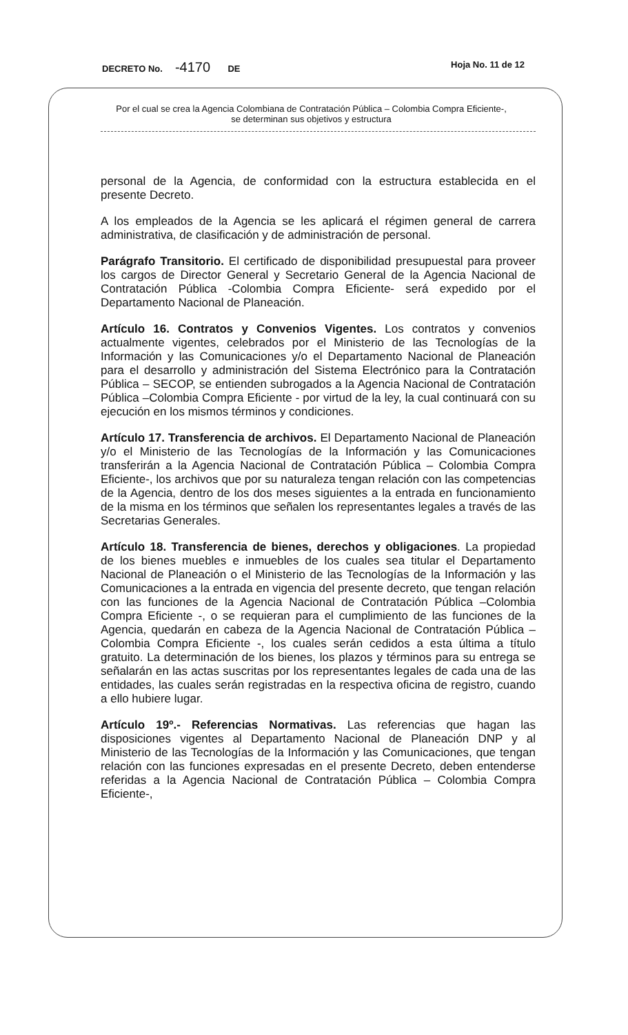DECRETO No. -4170 DE Hoja No. 11 de 12
Por el cual se crea la Agencia Colombiana de Contratación Pública – Colombia Compra Eficiente-, se determinan sus objetivos y estructura
personal de la Agencia, de conformidad con la estructura establecida en el presente Decreto.
A los empleados de la Agencia se les aplicará el régimen general de carrera administrativa, de clasificación y de administración de personal.
Parágrafo Transitorio. El certificado de disponibilidad presupuestal para proveer los cargos de Director General y Secretario General de la Agencia Nacional de Contratación Pública -Colombia Compra Eficiente- será expedido por el Departamento Nacional de Planeación.
Artículo 16. Contratos y Convenios Vigentes. Los contratos y convenios actualmente vigentes, celebrados por el Ministerio de las Tecnologías de la Información y las Comunicaciones y/o el Departamento Nacional de Planeación para el desarrollo y administración del Sistema Electrónico para la Contratación Pública – SECOP, se entienden subrogados a la Agencia Nacional de Contratación Pública –Colombia Compra Eficiente - por virtud de la ley, la cual continuará con su ejecución en los mismos términos y condiciones.
Artículo 17. Transferencia de archivos. El Departamento Nacional de Planeación y/o el Ministerio de las Tecnologías de la Información y las Comunicaciones transferirán a la Agencia Nacional de Contratación Pública – Colombia Compra Eficiente-, los archivos que por su naturaleza tengan relación con las competencias de la Agencia, dentro de los dos meses siguientes a la entrada en funcionamiento de la misma en los términos que señalen los representantes legales a través de las Secretarias Generales.
Artículo 18. Transferencia de bienes, derechos y obligaciones. La propiedad de los bienes muebles e inmuebles de los cuales sea titular el Departamento Nacional de Planeación o el Ministerio de las Tecnologías de la Información y las Comunicaciones a la entrada en vigencia del presente decreto, que tengan relación con las funciones de la Agencia Nacional de Contratación Pública –Colombia Compra Eficiente -, o se requieran para el cumplimiento de las funciones de la Agencia, quedarán en cabeza de la Agencia Nacional de Contratación Pública –Colombia Compra Eficiente -, los cuales serán cedidos a esta última a título gratuito. La determinación de los bienes, los plazos y términos para su entrega se señalarán en las actas suscritas por los representantes legales de cada una de las entidades, las cuales serán registradas en la respectiva oficina de registro, cuando a ello hubiere lugar.
Artículo 19º.- Referencias Normativas. Las referencias que hagan las disposiciones vigentes al Departamento Nacional de Planeación DNP y al Ministerio de las Tecnologías de la Información y las Comunicaciones, que tengan relación con las funciones expresadas en el presente Decreto, deben entenderse referidas a la Agencia Nacional de Contratación Pública – Colombia Compra Eficiente-,